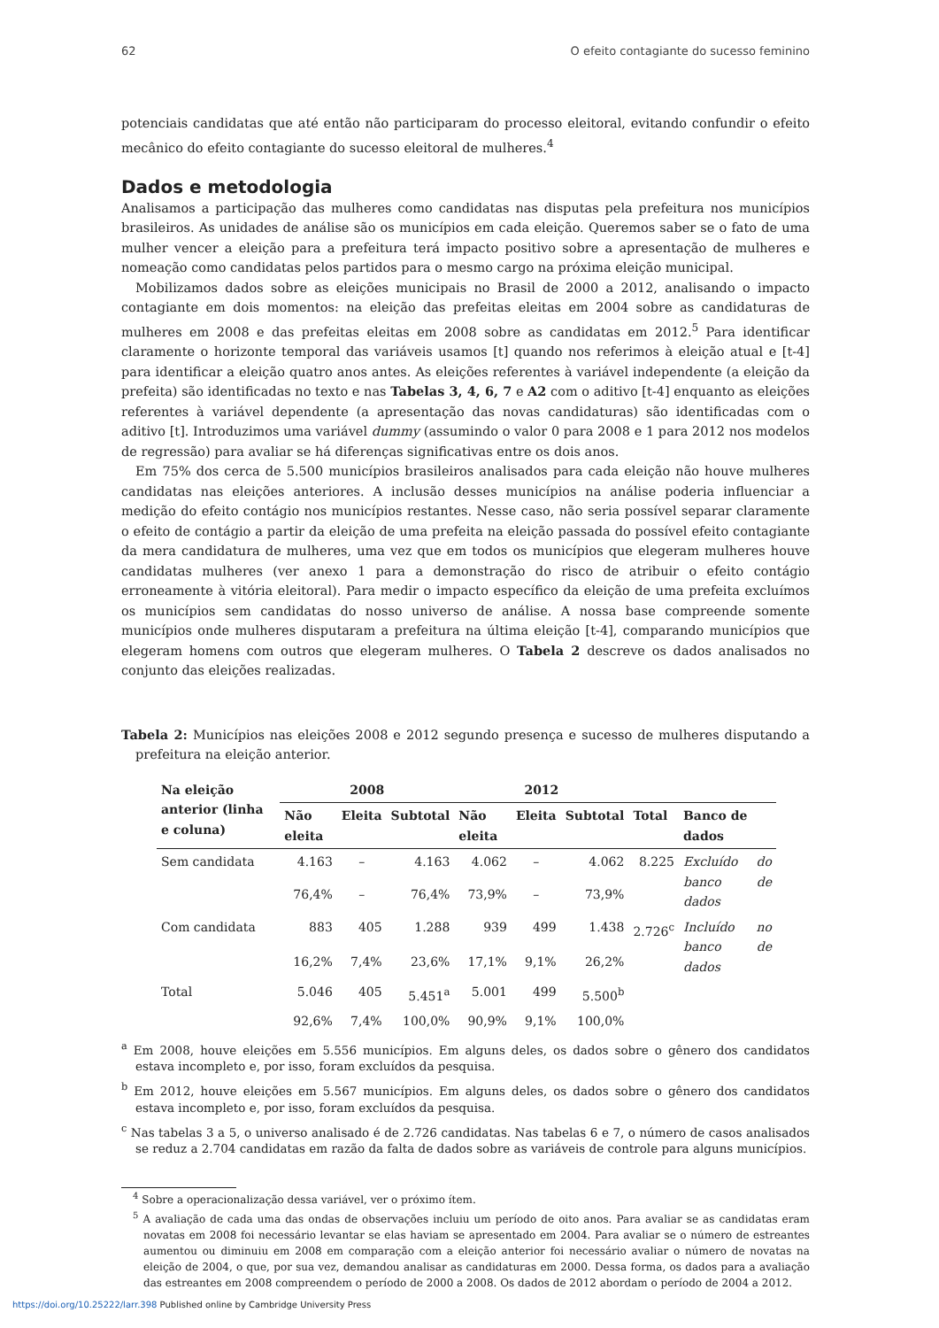62 O efeito contagiante do sucesso feminino
potenciais candidatas que até então não participaram do processo eleitoral, evitando confundir o efeito mecânico do efeito contagiante do sucesso eleitoral de mulheres.<sup>4</sup>
Dados e metodologia
Analisamos a participação das mulheres como candidatas nas disputas pela prefeitura nos municípios brasileiros. As unidades de análise são os municípios em cada eleição. Queremos saber se o fato de uma mulher vencer a eleição para a prefeitura terá impacto positivo sobre a apresentação de mulheres e nomeação como candidatas pelos partidos para o mesmo cargo na próxima eleição municipal.
Mobilizamos dados sobre as eleições municipais no Brasil de 2000 a 2012, analisando o impacto contagiante em dois momentos: na eleição das prefeitas eleitas em 2004 sobre as candidaturas de mulheres em 2008 e das prefeitas eleitas em 2008 sobre as candidatas em 2012.<sup>5</sup> Para identificar claramente o horizonte temporal das variáveis usamos [t] quando nos referimos à eleição atual e [t-4] para identificar a eleição quatro anos antes. As eleições referentes à variável independente (a eleição da prefeita) são identificadas no texto e nas Tabelas 3, 4, 6, 7 e A2 com o aditivo [t-4] enquanto as eleições referentes à variável dependente (a apresentação das novas candidaturas) são identificadas com o aditivo [t]. Introduzimos uma variável dummy (assumindo o valor 0 para 2008 e 1 para 2012 nos modelos de regressão) para avaliar se há diferenças significativas entre os dois anos.
Em 75% dos cerca de 5.500 municípios brasileiros analisados para cada eleição não houve mulheres candidatas nas eleições anteriores. A inclusão desses municípios na análise poderia influenciar a medição do efeito contágio nos municípios restantes. Nesse caso, não seria possível separar claramente o efeito de contágio a partir da eleição de uma prefeita na eleição passada do possível efeito contagiante da mera candidatura de mulheres, uma vez que em todos os municípios que elegeram mulheres houve candidatas mulheres (ver anexo 1 para a demonstração do risco de atribuir o efeito contágio erroneamente à vitória eleitoral). Para medir o impacto específico da eleição de uma prefeita excluímos os municípios sem candidatas do nosso universo de análise. A nossa base compreende somente municípios onde mulheres disputaram a prefeitura na última eleição [t-4], comparando municípios que elegeram homens com outros que elegeram mulheres. O Tabela 2 descreve os dados analisados no conjunto das eleições realizadas.
Tabela 2: Municípios nas eleições 2008 e 2012 segundo presença e sucesso de mulheres disputando a prefeitura na eleição anterior.
| Na eleição anterior (linha e coluna) | 2008 | | | 2012 | | | | |
| --- | --- | --- | --- | --- | --- | --- | --- | --- |
| | Não eleita | Eleita | Subtotal | Não eleita | Eleita | Subtotal | Total | Banco de dados |
| Sem candidata | 4.163 | – | 4.163 | 4.062 | – | 4.062 | 8.225 | Excluído do banco de dados |
| | 76,4% | – | 76,4% | 73,9% | – | 73,9% | | |
| Com candidata | 883 | 405 | 1.288 | 939 | 499 | 1.438 | 2.726<sup>c</sup> | Incluído no banco de dados |
| | 16,2% | 7,4% | 23,6% | 17,1% | 9,1% | 26,2% | | |
| Total | 5.046 | 405 | 5.451<sup>a</sup> | 5.001 | 499 | 5.500<sup>b</sup> | | |
| | 92,6% | 7,4% | 100,0% | 90,9% | 9,1% | 100,0% | | |
<sup>a</sup> Em 2008, houve eleições em 5.556 municípios. Em alguns deles, os dados sobre o gênero dos candidatos estava incompleto e, por isso, foram excluídos da pesquisa.
<sup>b</sup> Em 2012, houve eleições em 5.567 municípios. Em alguns deles, os dados sobre o gênero dos candidatos estava incompleto e, por isso, foram excluídos da pesquisa.
<sup>c</sup> Nas tabelas 3 a 5, o universo analisado é de 2.726 candidatas. Nas tabelas 6 e 7, o número de casos analisados se reduz a 2.704 candidatas em razão da falta de dados sobre as variáveis de controle para alguns municípios.
<sup>4</sup> Sobre a operacionalização dessa variável, ver o próximo ítem.
<sup>5</sup> A avaliação de cada uma das ondas de observações incluiu um período de oito anos. Para avaliar se as candidatas eram novatas em 2008 foi necessário levantar se elas haviam se apresentado em 2004. Para avaliar se o número de estreantes aumentou ou diminuiu em 2008 em comparação com a eleição anterior foi necessário avaliar o número de novatas na eleição de 2004, o que, por sua vez, demandou analisar as candidaturas em 2000. Dessa forma, os dados para a avaliação das estreantes em 2008 compreendem o período de 2000 a 2008. Os dados de 2012 abordam o período de 2004 a 2012.
https://doi.org/10.25222/larr.398 Published online by Cambridge University Press